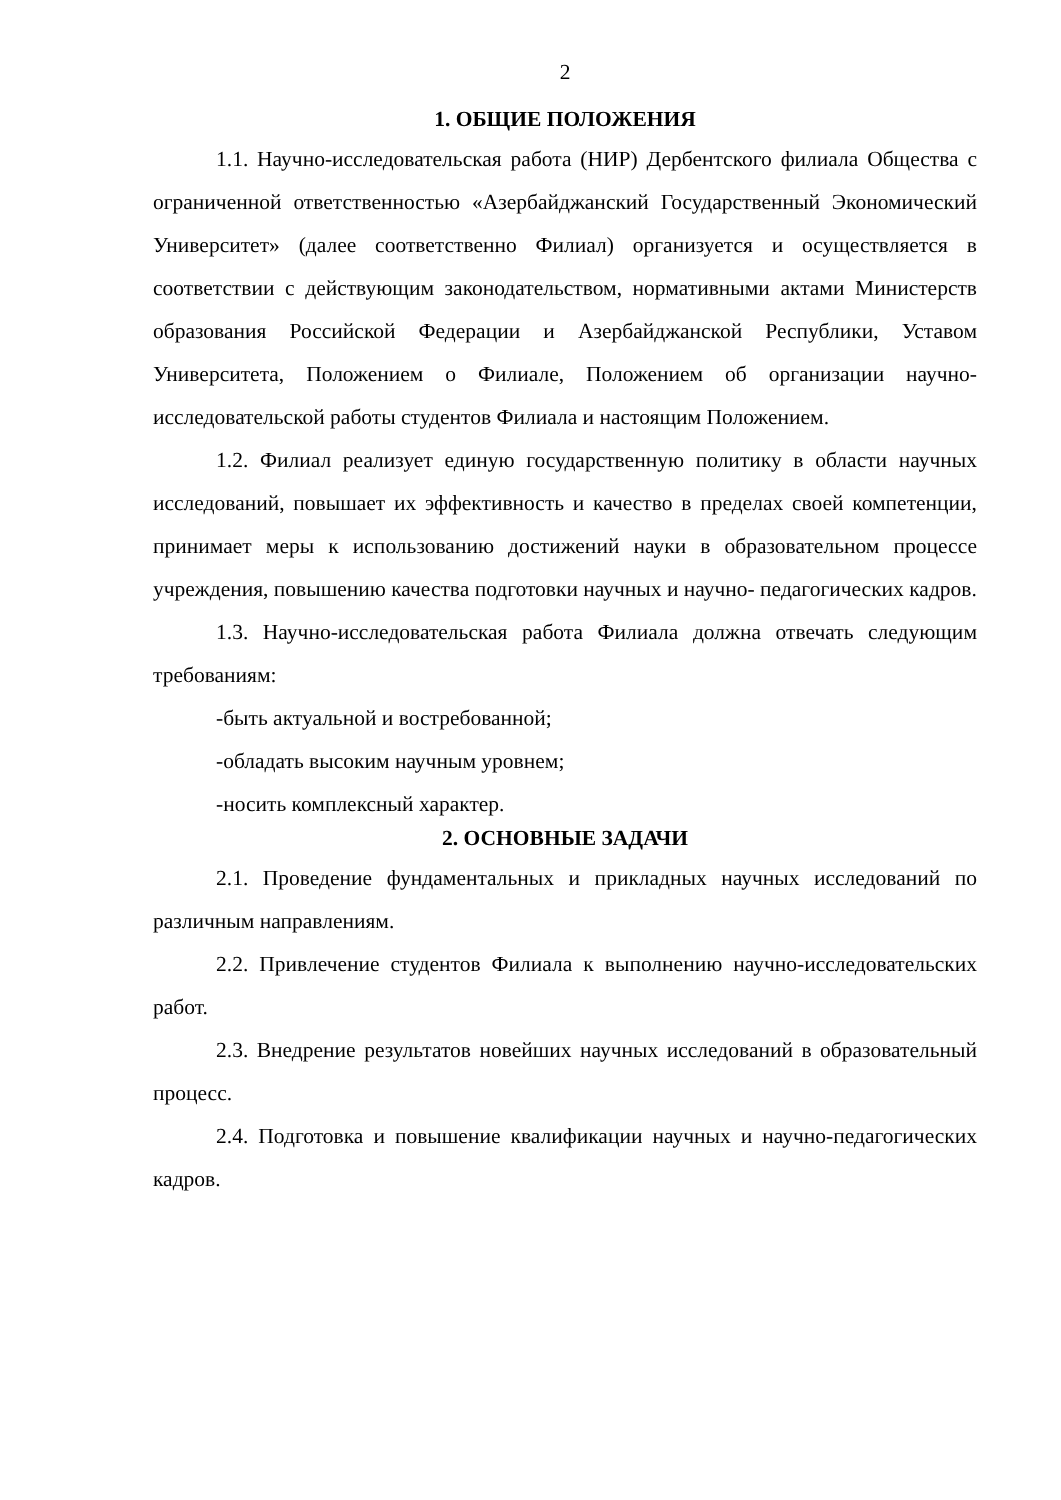2
1. ОБЩИЕ ПОЛОЖЕНИЯ
1.1. Научно-исследовательская работа (НИР) Дербентского филиала Общества с ограниченной ответственностью «Азербайджанский Государственный Экономический Университет» (далее соответственно Филиал) организуется и осуществляется в соответствии с действующим законодательством, нормативными актами Министерств образования Российской Федерации и Азербайджанской Республики, Уставом Университета, Положением о Филиале, Положением об организации научно-исследовательской работы студентов Филиала и настоящим Положением.
1.2. Филиал реализует единую государственную политику в области научных исследований, повышает их эффективность и качество в пределах своей компетенции, принимает меры к использованию достижений науки в образовательном процессе учреждения, повышению качества подготовки научных и научно- педагогических кадров.
1.3. Научно-исследовательская работа Филиала должна отвечать следующим требованиям:
-быть актуальной и востребованной;
-обладать высоким научным уровнем;
-носить комплексный характер.
2. ОСНОВНЫЕ ЗАДАЧИ
2.1. Проведение фундаментальных и прикладных научных исследований по различным направлениям.
2.2. Привлечение студентов Филиала к выполнению научно-исследовательских работ.
2.3. Внедрение результатов новейших научных исследований в образовательный процесс.
2.4. Подготовка и повышение квалификации научных и научно-педагогических кадров.